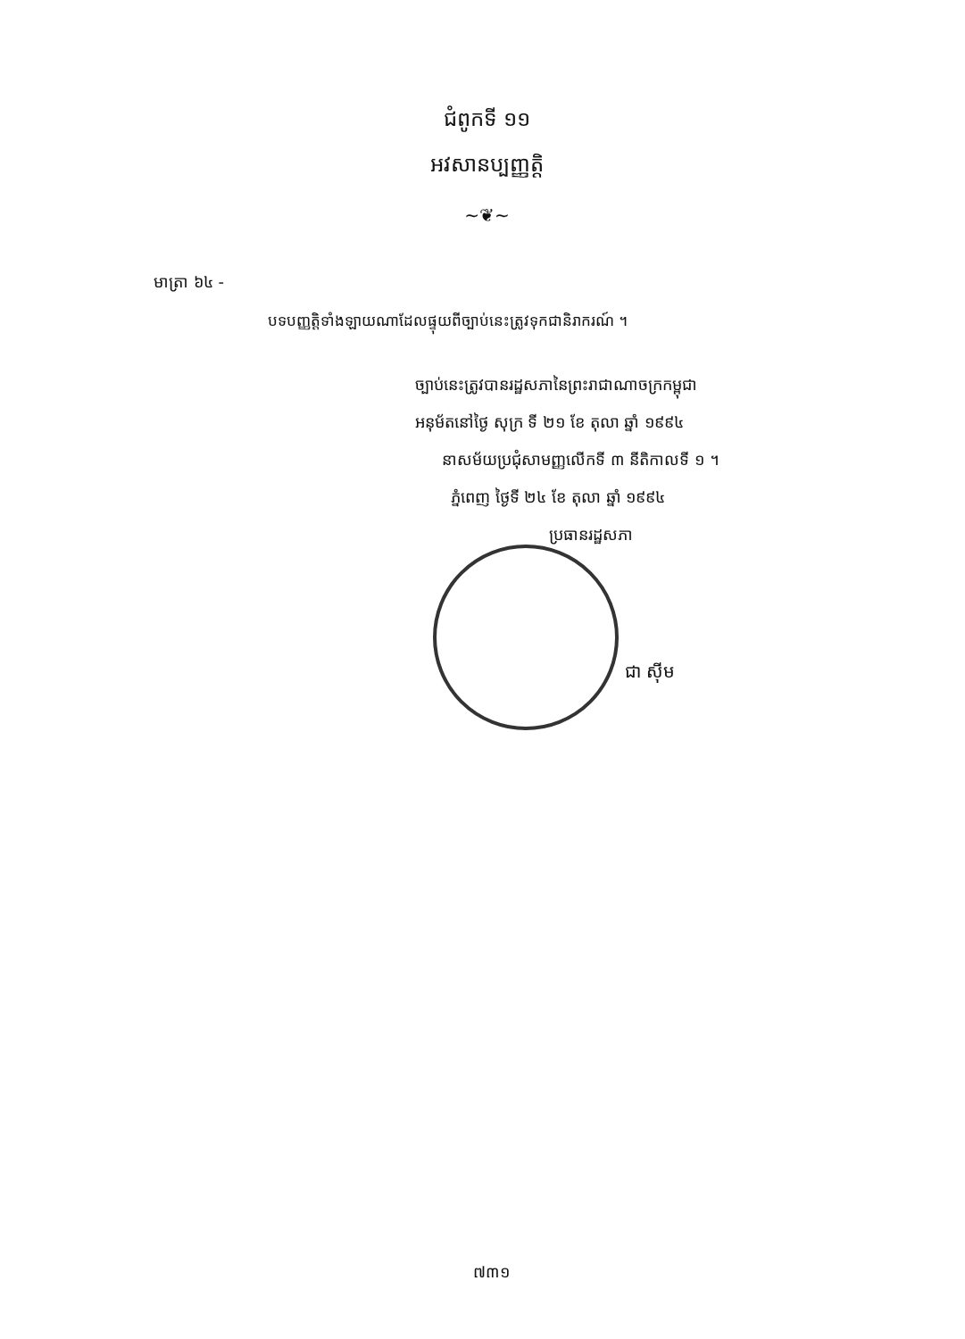ជំពូកទី ១១
អវសានប្បញ្ញត្តិ
~❦~
មាត្រា ៦៤ -
បទបញ្ញត្តិទាំងឡាយណាដែលផ្ទុយពីច្បាប់នេះត្រូវទុកជានិរាករណ៍ ។
ច្បាប់នេះត្រូវបានរដ្ឋសភានៃព្រះរាជាណាចក្រកម្ពុជា
អនុម័តនៅថ្ងៃ សុក្រ ទី ២១ ខែ តុលា ឆ្នាំ ១៩៩៤
នាសម័យប្រជុំសាមញ្ញលើកទី ៣ នីតិកាលទី ១ ។
ភ្នំពេញ ថ្ងៃទី ២៤ ខែ តុលា ឆ្នាំ ១៩៩៤
ប្រធានរដ្ឋសភា
ជា ស៊ីម
៧៣១